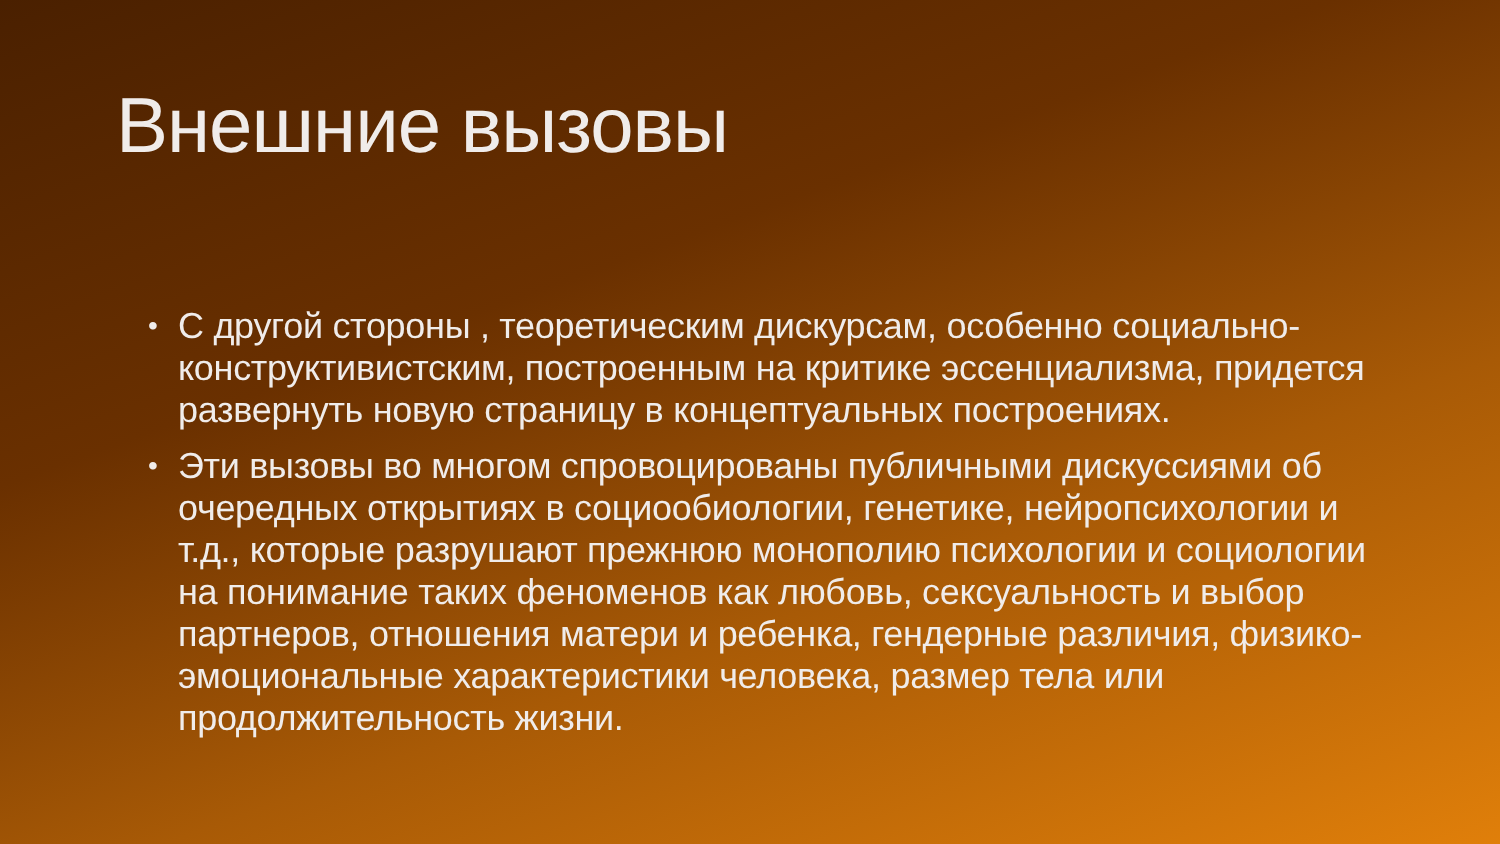Внешние вызовы
• С другой стороны , теоретическим дискурсам, особенно социально-конструктивистским, построенным на критике эссенциализма, придется развернуть новую страницу в концептуальных построениях.
• Эти вызовы во многом спровоцированы публичными дискуссиями об очередных открытиях в социообиологии, генетике, нейропсихологии и т.д., которые разрушают прежнюю монополию психологии и социологии на понимание таких феноменов как любовь, сексуальность и выбор партнеров, отношения матери и ребенка, гендерные различия, физико-эмоциональные характеристики человека, размер тела или продолжительность жизни.